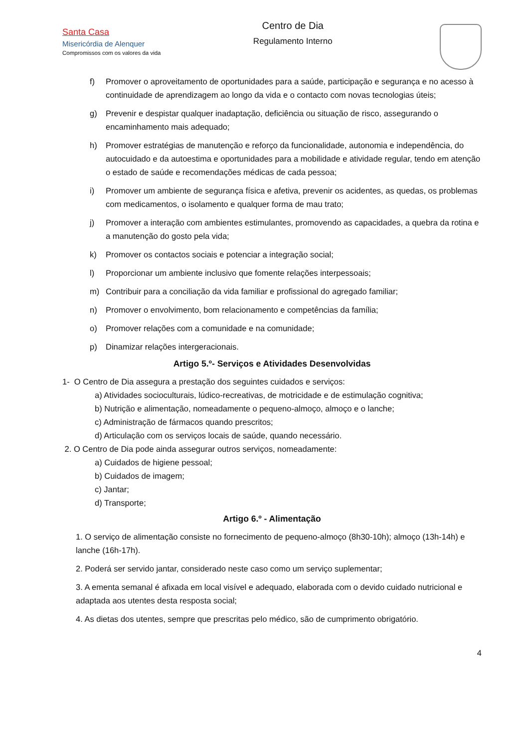Santa Casa
Misericórdia de Alenquer
Compromissos com os valores da vida
Centro de Dia
Regulamento Interno
f) Promover o aproveitamento de oportunidades para a saúde, participação e segurança e no acesso à continuidade de aprendizagem ao longo da vida e o contacto com novas tecnologias úteis;
g) Prevenir e despistar qualquer inadaptação, deficiência ou situação de risco, assegurando o encaminhamento mais adequado;
h) Promover estratégias de manutenção e reforço da funcionalidade, autonomia e independência, do autocuidado e da autoestima e oportunidades para a mobilidade e atividade regular, tendo em atenção o estado de saúde e recomendações médicas de cada pessoa;
i) Promover um ambiente de segurança física e afetiva, prevenir os acidentes, as quedas, os problemas com medicamentos, o isolamento e qualquer forma de mau trato;
j) Promover a interação com ambientes estimulantes, promovendo as capacidades, a quebra da rotina e a manutenção do gosto pela vida;
k) Promover os contactos sociais e potenciar a integração social;
l) Proporcionar um ambiente inclusivo que fomente relações interpessoais;
m) Contribuir para a conciliação da vida familiar e profissional do agregado familiar;
n) Promover o envolvimento, bom relacionamento e competências da família;
o) Promover relações com a comunidade e na comunidade;
p) Dinamizar relações intergeracionais.
Artigo 5.º- Serviços e Atividades Desenvolvidas
1- O Centro de Dia assegura a prestação dos seguintes cuidados e serviços:
a) Atividades socioculturais, lúdico-recreativas, de motricidade e de estimulação cognitiva;
b) Nutrição e alimentação, nomeadamente o pequeno-almoço, almoço e o lanche;
c) Administração de fármacos quando prescritos;
d) Articulação com os serviços locais de saúde, quando necessário.
2. O Centro de Dia pode ainda assegurar outros serviços, nomeadamente:
a) Cuidados de higiene pessoal;
b) Cuidados de imagem;
c) Jantar;
d) Transporte;
Artigo 6.º - Alimentação
1. O serviço de alimentação consiste no fornecimento de pequeno-almoço (8h30-10h); almoço (13h-14h) e lanche (16h-17h).
2. Poderá ser servido jantar, considerado neste caso como um serviço suplementar;
3. A ementa semanal é afixada em local visível e adequado, elaborada com o devido cuidado nutricional e adaptada aos utentes desta resposta social;
4. As dietas dos utentes, sempre que prescritas pelo médico, são de cumprimento obrigatório.
4